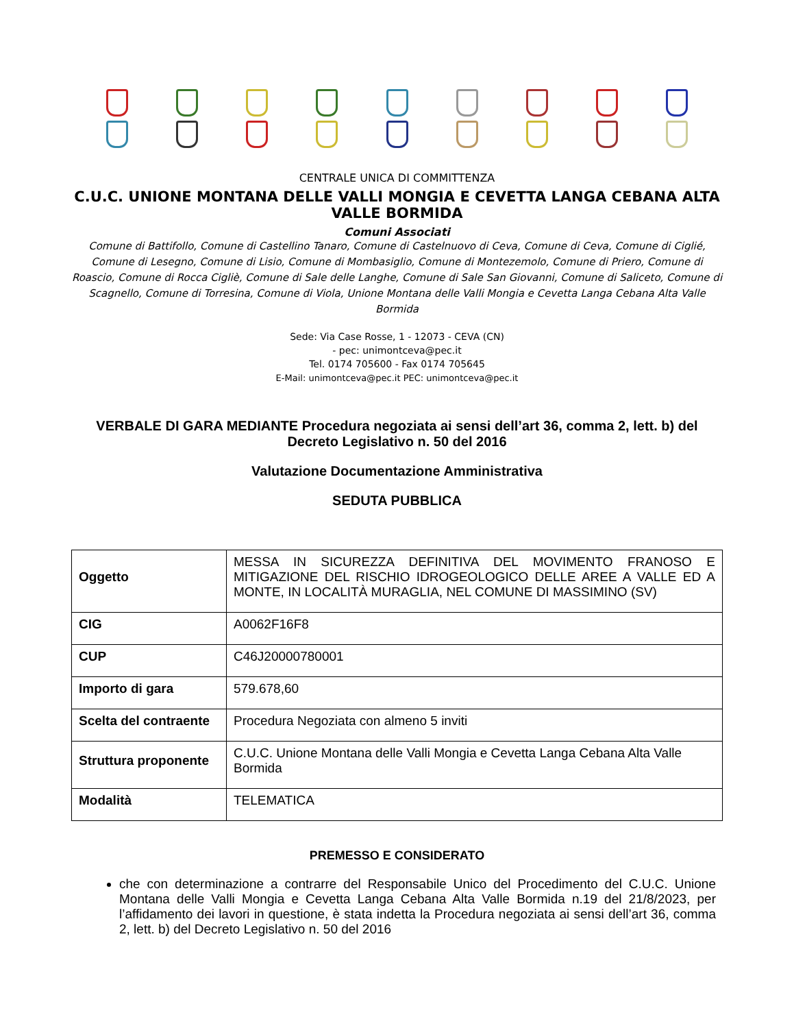CENTRALE UNICA DI COMMITTENZA
C.U.C. UNIONE MONTANA DELLE VALLI MONGIA E CEVETTA LANGA CEBANA ALTA VALLE BORMIDA
Comuni Associati
Comune di Battifollo, Comune di Castellino Tanaro, Comune di Castelnuovo di Ceva, Comune di Ceva, Comune di Ciglié, Comune di Lesegno, Comune di Lisio, Comune di Mombasiglio, Comune di Montezemolo, Comune di Priero, Comune di Roascio, Comune di Rocca Cigliè, Comune di Sale delle Langhe, Comune di Sale San Giovanni, Comune di Saliceto, Comune di Scagnello, Comune di Torresina, Comune di Viola, Unione Montana delle Valli Mongia e Cevetta Langa Cebana Alta Valle Bormida
Sede: Via Case Rosse, 1 - 12073 - CEVA (CN)
- pec: unimontceva@pec.it
Tel. 0174 705600 - Fax 0174 705645
E-Mail: unimontceva@pec.it PEC: unimontceva@pec.it
VERBALE DI GARA MEDIANTE Procedura negoziata ai sensi dell’art 36, comma 2, lett. b) del Decreto Legislativo n. 50 del 2016
Valutazione Documentazione Amministrativa
SEDUTA PUBBLICA
| Oggetto | MESSA IN SICUREZZA DEFINITIVA DEL MOVIMENTO FRANOSO E MITIGAZIONE DEL RISCHIO IDROGEOLOGICO DELLE AREE A VALLE ED A MONTE, IN LOCALITÀ MURAGLIA, NEL COMUNE DI MASSIMINO (SV) |
| CIG | A0062F16F8 |
| CUP | C46J20000780001 |
| Importo di gara | 579.678,60 |
| Scelta del contraente | Procedura Negoziata con almeno 5 inviti |
| Struttura proponente | C.U.C. Unione Montana delle Valli Mongia e Cevetta Langa Cebana Alta Valle Bormida |
| Modalità | TELEMATICA |
PREMESSO E CONSIDERATO
che con determinazione a contrarre del Responsabile Unico del Procedimento del C.U.C. Unione Montana delle Valli Mongia e Cevetta Langa Cebana Alta Valle Bormida n.19 del 21/8/2023, per l’affidamento dei lavori in questione, è stata indetta la Procedura negoziata ai sensi dell’art 36, comma 2, lett. b) del Decreto Legislativo n. 50 del 2016